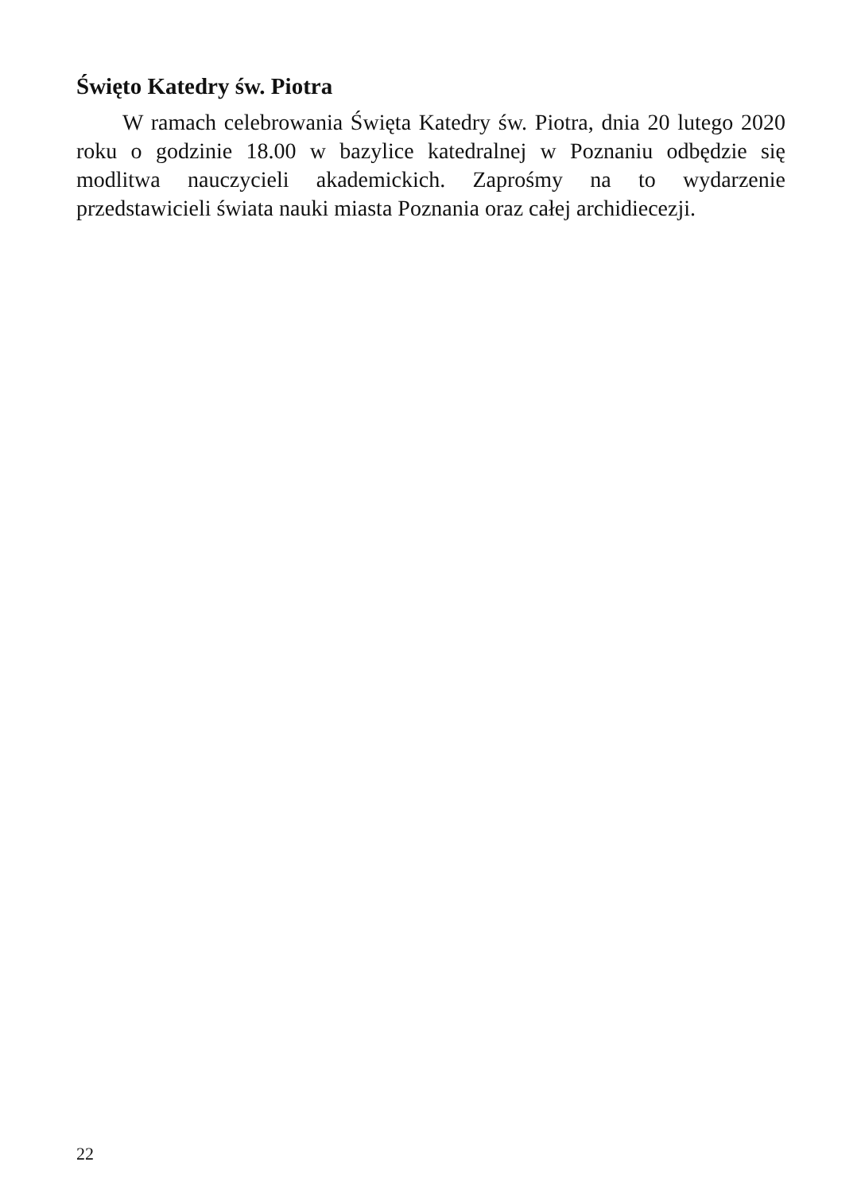Święto Katedry św. Piotra
W ramach celebrowania Święta Katedry św. Piotra, dnia 20 lutego 2020 roku o godzinie 18.00 w bazylice katedralnej w Poznaniu odbędzie się modlitwa nauczycieli akademickich. Zaprośmy na to wydarzenie przedstawicieli świata nauki miasta Poznania oraz całej archidiecezji.
22